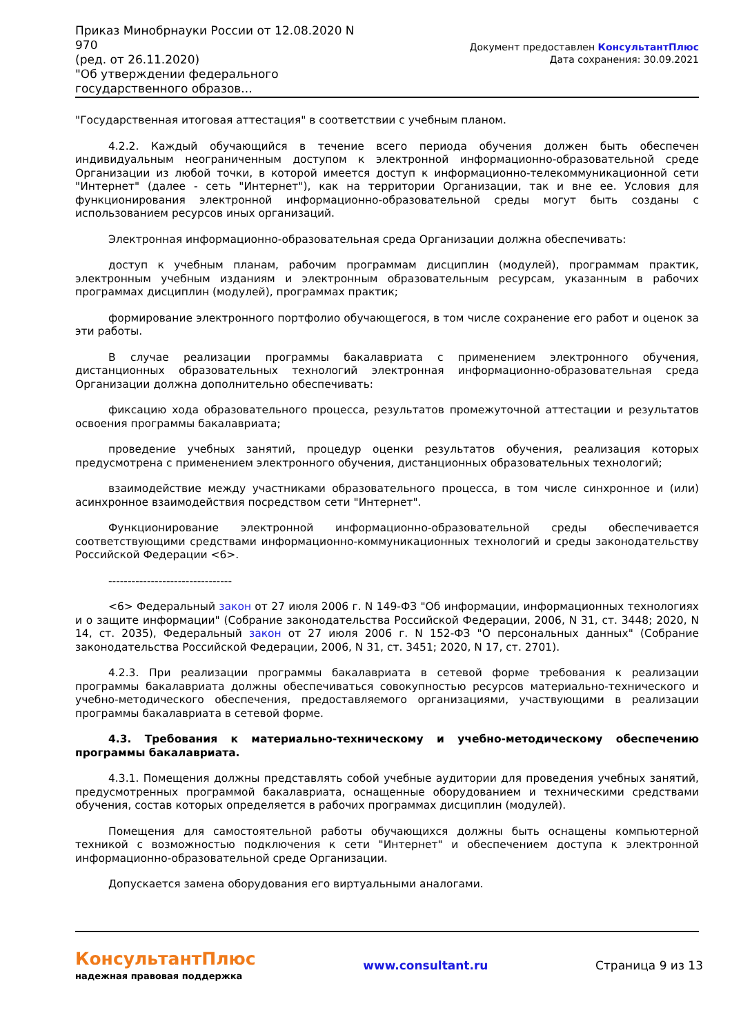Приказ Минобрнауки России от 12.08.2020 N 970
(ред. от 26.11.2020)
"Об утверждении федерального государственного образов...
Документ предоставлен КонсультантПлюс
Дата сохранения: 30.09.2021
"Государственная итоговая аттестация" в соответствии с учебным планом.
4.2.2. Каждый обучающийся в течение всего периода обучения должен быть обеспечен индивидуальным неограниченным доступом к электронной информационно-образовательной среде Организации из любой точки, в которой имеется доступ к информационно-телекоммуникационной сети "Интернет" (далее - сеть "Интернет"), как на территории Организации, так и вне ее. Условия для функционирования электронной информационно-образовательной среды могут быть созданы с использованием ресурсов иных организаций.
Электронная информационно-образовательная среда Организации должна обеспечивать:
доступ к учебным планам, рабочим программам дисциплин (модулей), программам практик, электронным учебным изданиям и электронным образовательным ресурсам, указанным в рабочих программах дисциплин (модулей), программах практик;
формирование электронного портфолио обучающегося, в том числе сохранение его работ и оценок за эти работы.
В случае реализации программы бакалавриата с применением электронного обучения, дистанционных образовательных технологий электронная информационно-образовательная среда Организации должна дополнительно обеспечивать:
фиксацию хода образовательного процесса, результатов промежуточной аттестации и результатов освоения программы бакалавриата;
проведение учебных занятий, процедур оценки результатов обучения, реализация которых предусмотрена с применением электронного обучения, дистанционных образовательных технологий;
взаимодействие между участниками образовательного процесса, в том числе синхронное и (или) асинхронное взаимодействия посредством сети "Интернет".
Функционирование электронной информационно-образовательной среды обеспечивается соответствующими средствами информационно-коммуникационных технологий и среды законодательству Российской Федерации <6>.
--------------------------------
<6> Федеральный закон от 27 июля 2006 г. N 149-ФЗ "Об информации, информационных технологиях и о защите информации" (Собрание законодательства Российской Федерации, 2006, N 31, ст. 3448; 2020, N 14, ст. 2035), Федеральный закон от 27 июля 2006 г. N 152-ФЗ "О персональных данных" (Собрание законодательства Российской Федерации, 2006, N 31, ст. 3451; 2020, N 17, ст. 2701).
4.2.3. При реализации программы бакалавриата в сетевой форме требования к реализации программы бакалавриата должны обеспечиваться совокупностью ресурсов материально-технического и учебно-методического обеспечения, предоставляемого организациями, участвующими в реализации программы бакалавриата в сетевой форме.
4.3. Требования к материально-техническому и учебно-методическому обеспечению программы бакалавриата.
4.3.1. Помещения должны представлять собой учебные аудитории для проведения учебных занятий, предусмотренных программой бакалавриата, оснащенные оборудованием и техническими средствами обучения, состав которых определяется в рабочих программах дисциплин (модулей).
Помещения для самостоятельной работы обучающихся должны быть оснащены компьютерной техникой с возможностью подключения к сети "Интернет" и обеспечением доступа к электронной информационно-образовательной среде Организации.
Допускается замена оборудования его виртуальными аналогами.
КонсультантПлюс
надежная правовая поддержка
www.consultant.ru Страница 9 из 13